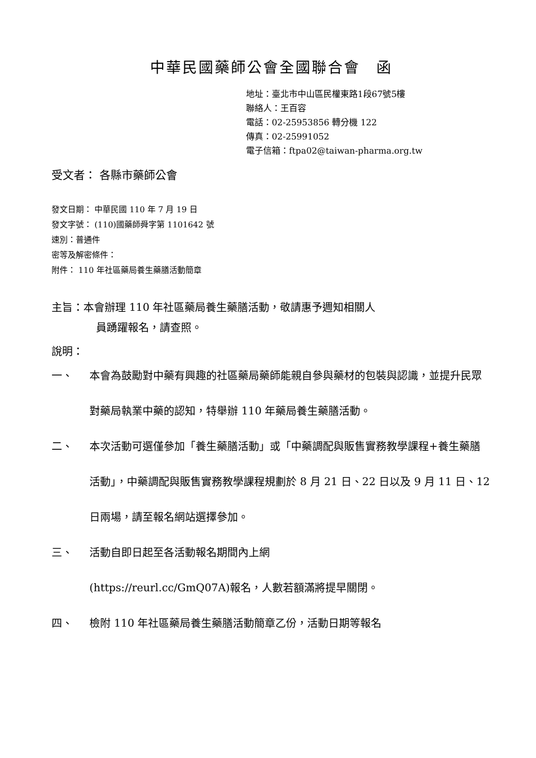中華民國藥師公會全國聯合會　函
地址：臺北市中山區民權東路1段67號5樓
聯絡人：王百容
電話：02-25953856 轉分機 122
傳真：02-25991052
電子信箱：ftpa02@taiwan-pharma.org.tw
受文者： 各縣市藥師公會
發文日期： 中華民國 110 年 7 月 19 日
發文字號： (110)國藥師舜字第 1101642 號
速別：普通件
密等及解密條件：
附件： 110 年社區藥局養生藥膳活動簡章
主旨：本會辦理 110 年社區藥局養生藥膳活動，敬請惠予週知相關人
員踴躍報名，請查照。
說明：
一、 本會為鼓勵對中藥有興趣的社區藥局藥師能親自參與藥材的包裝與認識，並提升民眾對藥局執業中藥的認知，特舉辦 110 年藥局養生藥膳活動。
二、 本次活動可選僅參加「養生藥膳活動」或「中藥調配與販售實務教學課程+養生藥膳活動」，中藥調配與販售實務教學課程規劃於 8 月 21 日、22 日以及 9 月 11 日、12 日兩場，請至報名網站選擇參加。
三、 活動自即日起至各活動報名期間內上網
(https://reurl.cc/GmQ07A)報名，人數若額滿將提早關閉。
四、 檢附 110 年社區藥局養生藥膳活動簡章乙份，活動日期等報名